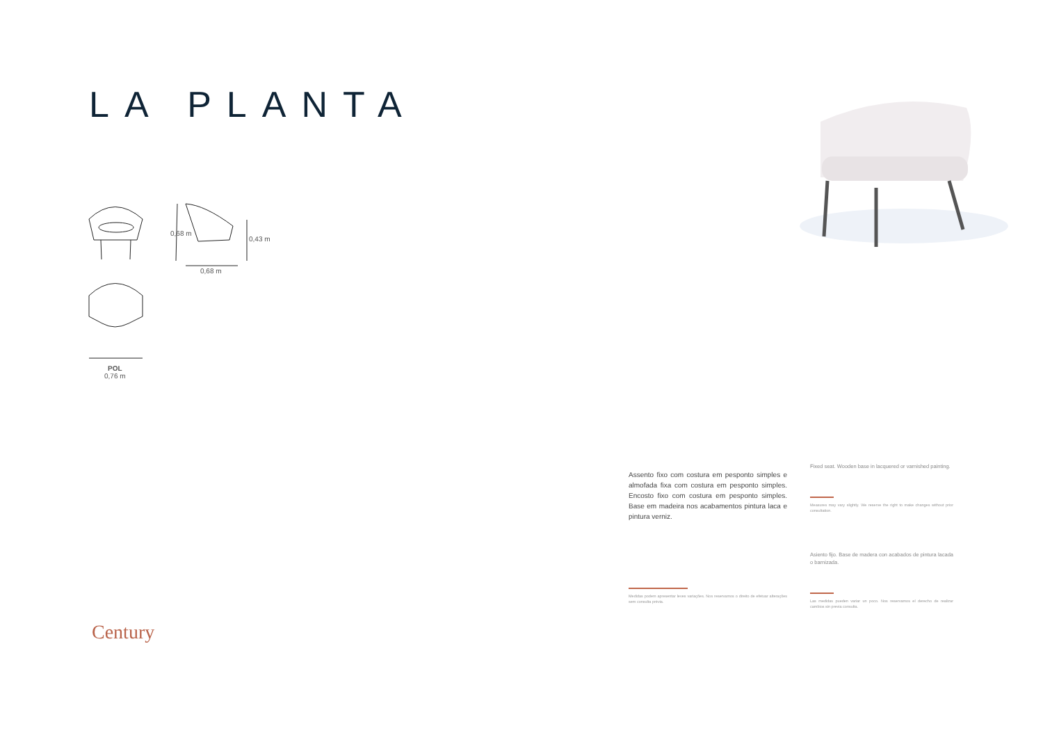LA PLANTA
0,68 m
0,43 m
0,68 m
POL
0,76 m
Assento fixo com costura em pesponto simples e almofada fixa com costura em pesponto simples. Encosto fixo com costura em pesponto simples. Base em madeira nos acabamentos pintura laca e pintura verniz.
Medidas podem apresentar leves variações. Nos reservamos o direito de efetuar alterações sem consulta prévia.
Fixed seat. Wooden base in lacquered or varnished painting.
Measures may vary slightly. We reserve the right to make changes without prior consultation.
Asiento fijo. Base de madera con acabados de pintura lacada o barnizada.
Las medidas pueden variar un poco. Nos reservamos el derecho de realizar cambios sin previa consulta.
Century